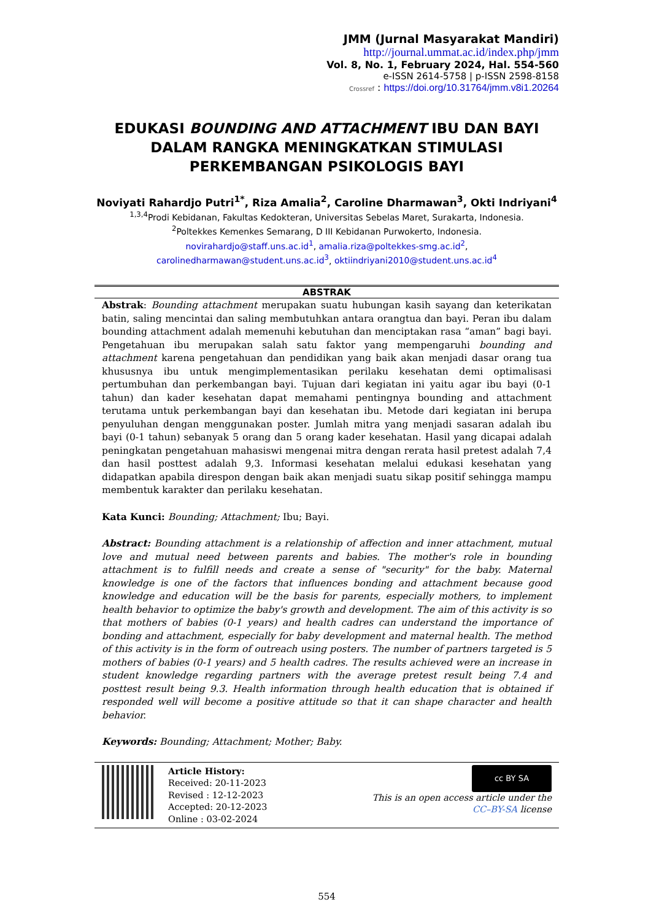JMM (Jurnal Masyarakat Mandiri)
http://journal.ummat.ac.id/index.php/jmm
Vol. 8, No. 1, February 2024, Hal. 554-560
e-ISSN 2614-5758 | p-ISSN 2598-8158
Crossref : https://doi.org/10.31764/jmm.v8i1.20264
EDUKASI BOUNDING AND ATTACHMENT IBU DAN BAYI DALAM RANGKA MENINGKATKAN STIMULASI PERKEMBANGAN PSIKOLOGIS BAYI
Noviyati Rahardjo Putri<sup>1*</sup>, Riza Amalia<sup>2</sup>, Caroline Dharmawan<sup>3</sup>, Okti Indriyani<sup>4</sup>
<sup>1,3,4</sup>Prodi Kebidanan, Fakultas Kedokteran, Universitas Sebelas Maret, Surakarta, Indonesia.
<sup>2</sup> Poltekkes Kemenkes Semarang, D III Kebidanan Purwokerto, Indonesia.
novirahardjo@staff.uns.ac.id<sup>1</sup>, amalia.riza@poltekkes-smg.ac.id<sup>2</sup>,
carolinedharmawan@student.uns.ac.id<sup>3</sup>, oktiindriyani2010@student.uns.ac.id<sup>4</sup>
ABSTRAK
Abstrak: Bounding attachment merupakan suatu hubungan kasih sayang dan keterikatan batin, saling mencintai dan saling membutuhkan antara orangtua dan bayi. Peran ibu dalam bounding attachment adalah memenuhi kebutuhan dan menciptakan rasa “aman” bagi bayi. Pengetahuan ibu merupakan salah satu faktor yang mempengaruhi bounding and attachment karena pengetahuan dan pendidikan yang baik akan menjadi dasar orang tua khususnya ibu untuk mengimplementasikan perilaku kesehatan demi optimalisasi pertumbuhan dan perkembangan bayi. Tujuan dari kegiatan ini yaitu agar ibu bayi (0-1 tahun) dan kader kesehatan dapat memahami pentingnya bounding and attachment terutama untuk perkembangan bayi dan kesehatan ibu. Metode dari kegiatan ini berupa penyuluhan dengan menggunakan poster. Jumlah mitra yang menjadi sasaran adalah ibu bayi (0-1 tahun) sebanyak 5 orang dan 5 orang kader kesehatan. Hasil yang dicapai adalah peningkatan pengetahuan mahasiswi mengenai mitra dengan rerata hasil pretest adalah 7,4 dan hasil posttest adalah 9,3. Informasi kesehatan melalui edukasi kesehatan yang didapatkan apabila direspon dengan baik akan menjadi suatu sikap positif sehingga mampu membentuk karakter dan perilaku kesehatan.
Kata Kunci: Bounding; Attachment; Ibu; Bayi.
Abstract: Bounding attachment is a relationship of affection and inner attachment, mutual love and mutual need between parents and babies. The mother's role in bounding attachment is to fulfill needs and create a sense of "security" for the baby. Maternal knowledge is one of the factors that influences bonding and attachment because good knowledge and education will be the basis for parents, especially mothers, to implement health behavior to optimize the baby's growth and development. The aim of this activity is so that mothers of babies (0-1 years) and health cadres can understand the importance of bonding and attachment, especially for baby development and maternal health. The method of this activity is in the form of outreach using posters. The number of partners targeted is 5 mothers of babies (0-1 years) and 5 health cadres. The results achieved were an increase in student knowledge regarding partners with the average pretest result being 7.4 and posttest result being 9.3. Health information through health education that is obtained if responded well will become a positive attitude so that it can shape character and health behavior.
Keywords: Bounding; Attachment; Mother; Baby.
Article History:
Received: 20-11-2023
Revised : 12-12-2023
Accepted: 20-12-2023
Online : 03-02-2024
cc BY SA
This is an open access article under the
CC–BY-SA license
554